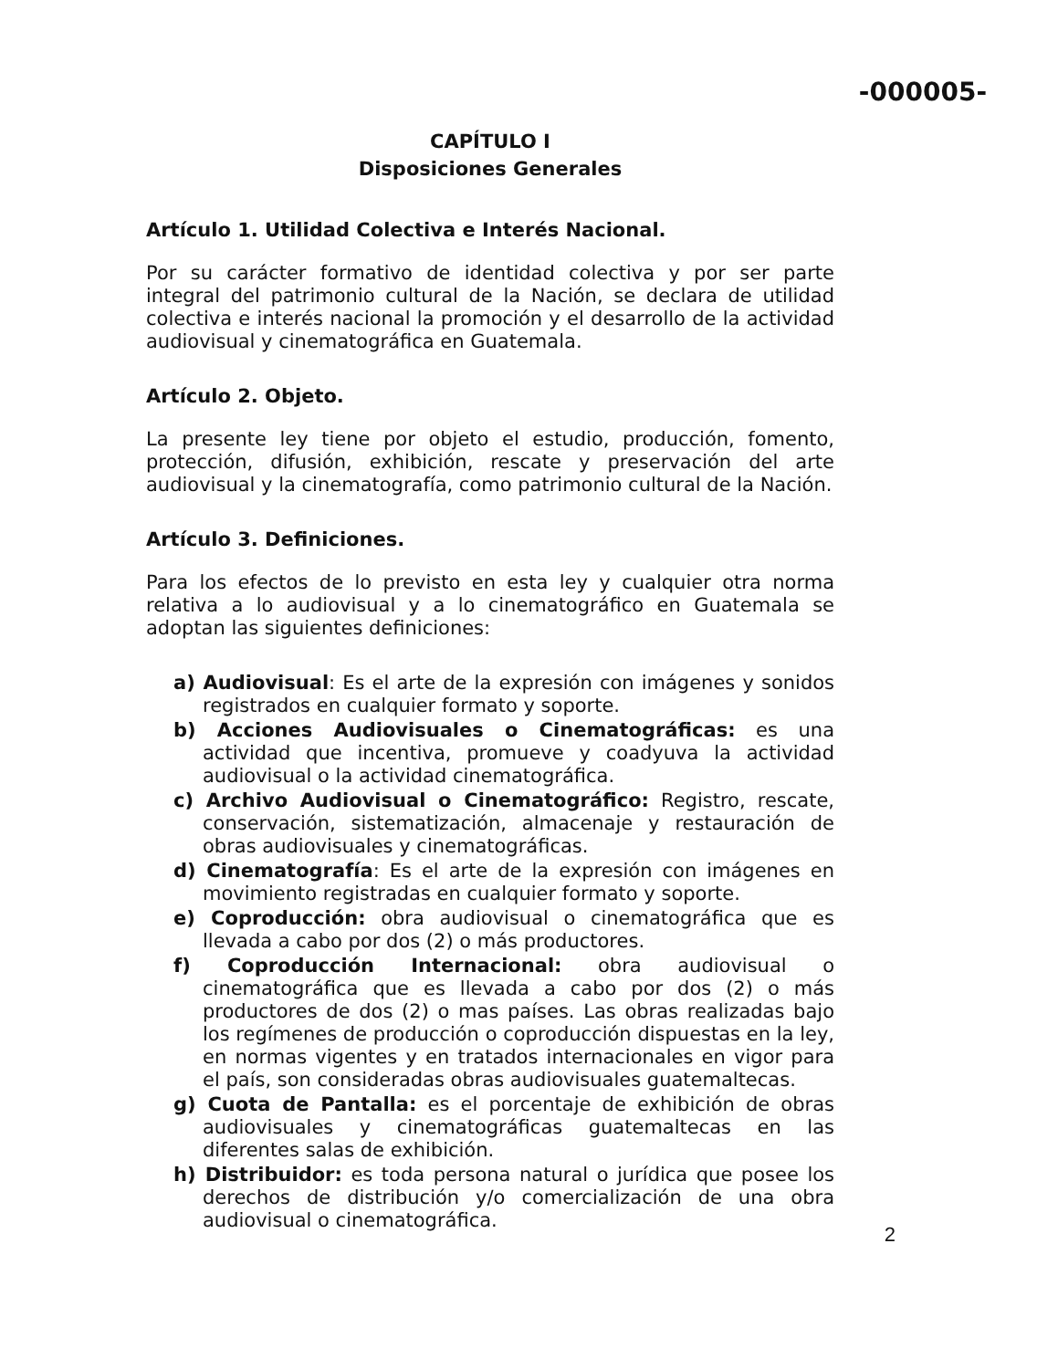-000005-
CAPÍTULO I
Disposiciones Generales
Artículo 1. Utilidad Colectiva e Interés Nacional.
Por su carácter formativo de identidad colectiva y por ser parte integral del patrimonio cultural de la Nación, se declara de utilidad colectiva e interés nacional la promoción y el desarrollo de la actividad audiovisual y cinematográfica en Guatemala.
Artículo 2. Objeto.
La presente ley tiene por objeto el estudio, producción, fomento, protección, difusión, exhibición, rescate y preservación del arte audiovisual y la cinematografía, como patrimonio cultural de la Nación.
Artículo 3. Definiciones.
Para los efectos de lo previsto en esta ley y cualquier otra norma relativa a lo audiovisual y a lo cinematográfico en Guatemala se adoptan las siguientes definiciones:
a) Audiovisual: Es el arte de la expresión con imágenes y sonidos registrados en cualquier formato y soporte.
b) Acciones Audiovisuales o Cinematográficas: es una actividad que incentiva, promueve y coadyuva la actividad audiovisual o la actividad cinematográfica.
c) Archivo Audiovisual o Cinematográfico: Registro, rescate, conservación, sistematización, almacenaje y restauración de obras audiovisuales y cinematográficas.
d) Cinematografía: Es el arte de la expresión con imágenes en movimiento registradas en cualquier formato y soporte.
e) Coproducción: obra audiovisual o cinematográfica que es llevada a cabo por dos (2) o más productores.
f) Coproducción Internacional: obra audiovisual o cinematográfica que es llevada a cabo por dos (2) o más productores de dos (2) o mas países. Las obras realizadas bajo los regímenes de producción o coproducción dispuestas en la ley, en normas vigentes y en tratados internacionales en vigor para el país, son consideradas obras audiovisuales guatemaltecas.
g) Cuota de Pantalla: es el porcentaje de exhibición de obras audiovisuales y cinematográficas guatemaltecas en las diferentes salas de exhibición.
h) Distribuidor: es toda persona natural o jurídica que posee los derechos de distribución y/o comercialización de una obra audiovisual o cinematográfica.
2